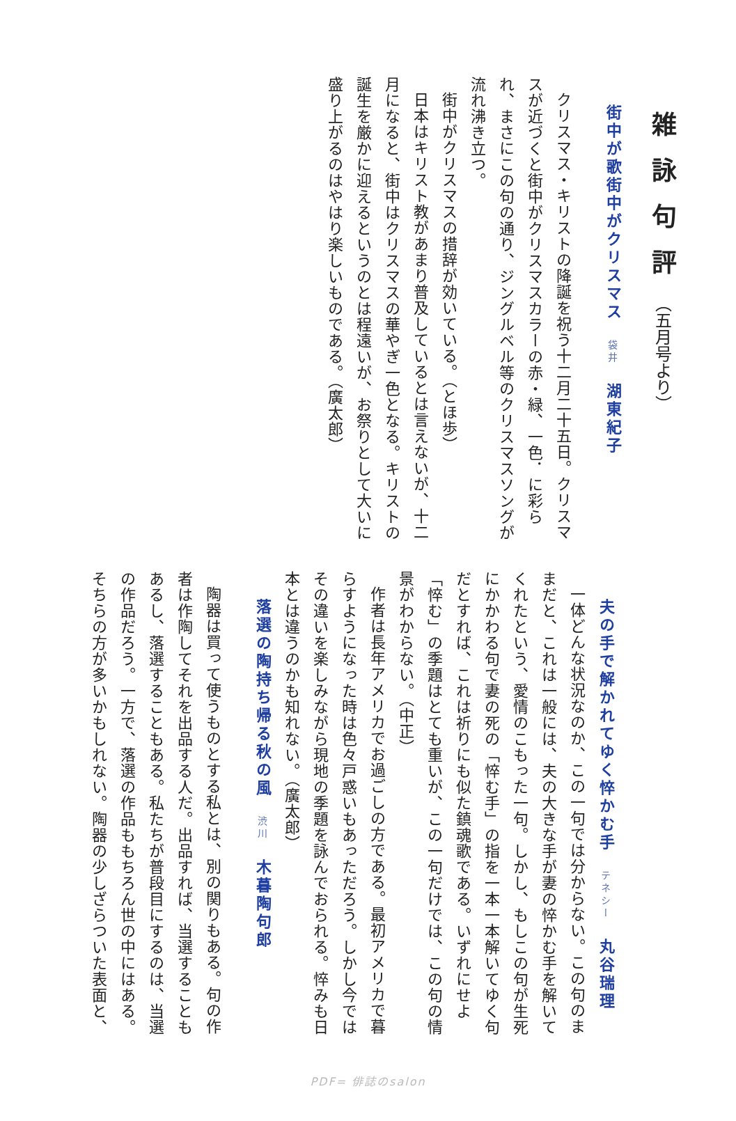雑詠句評（五月号より）
街中が歌街中がクリスマス　袋井　湖東紀子
クリスマス・キリストの降誕を祝う十二月二十五日。クリスマスが近づくと街中がクリスマスカラーの赤・緑、一色．に彩られ、まさにこの句の通り、ジングルベル等のクリスマスソングが流れ沸き立つ。
街中がクリスマスの措辞が効いている。（とほ歩）
日本はキリスト教があまり普及しているとは言えないが、十二月になると、街中はクリスマスの華やぎ一色となる。キリストの誕生を厳かに迎えるというのとは程遠いが、お祭りとして大いに盛り上がるのはやはり楽しいものである。（廣太郎）
夫の手で解かれてゆく悴かむ手　テネシー　丸谷瑞理
一体どんな状況なのか、この一句では分からない。この句のままだと、これは一般には、夫の大きな手が妻の悴かむ手を解いてくれたという、愛情のこもった一句。しかし、もしこの句が生死にかかわる句で妻の死の「悴む手」の指を一本一本解いてゆく句だとすれば、これは祈りにも似た鎮魂歌である。いずれにせよ「悴む」の季題はとても重いが、この一句だけでは、この句の情景がわからない。（中正）
作者は長年アメリカでお過ごしの方である。最初アメリカで暮らすようになった時は色々戸惑いもあっただろう。しかし今ではその違いを楽しみながら現地の季題を詠んでおられる。悴みも日本とは違うのかも知れない。（廣太郎）
落選の陶持ち帰る秋の風　渋川　木暮陶句郎
陶器は買って使うものとする私とは、別の関りもある。句の作者は作陶してそれを出品する人だ。出品すれば、当選することもあるし、落選することもある。私たちが普段目にするのは、当選の作品だろう。一方で、落選の作品ももちろん世の中にはある。そちらの方が多いかもしれない。陶器の少しざらついた表面と、
PDF= 俳誌のsalon